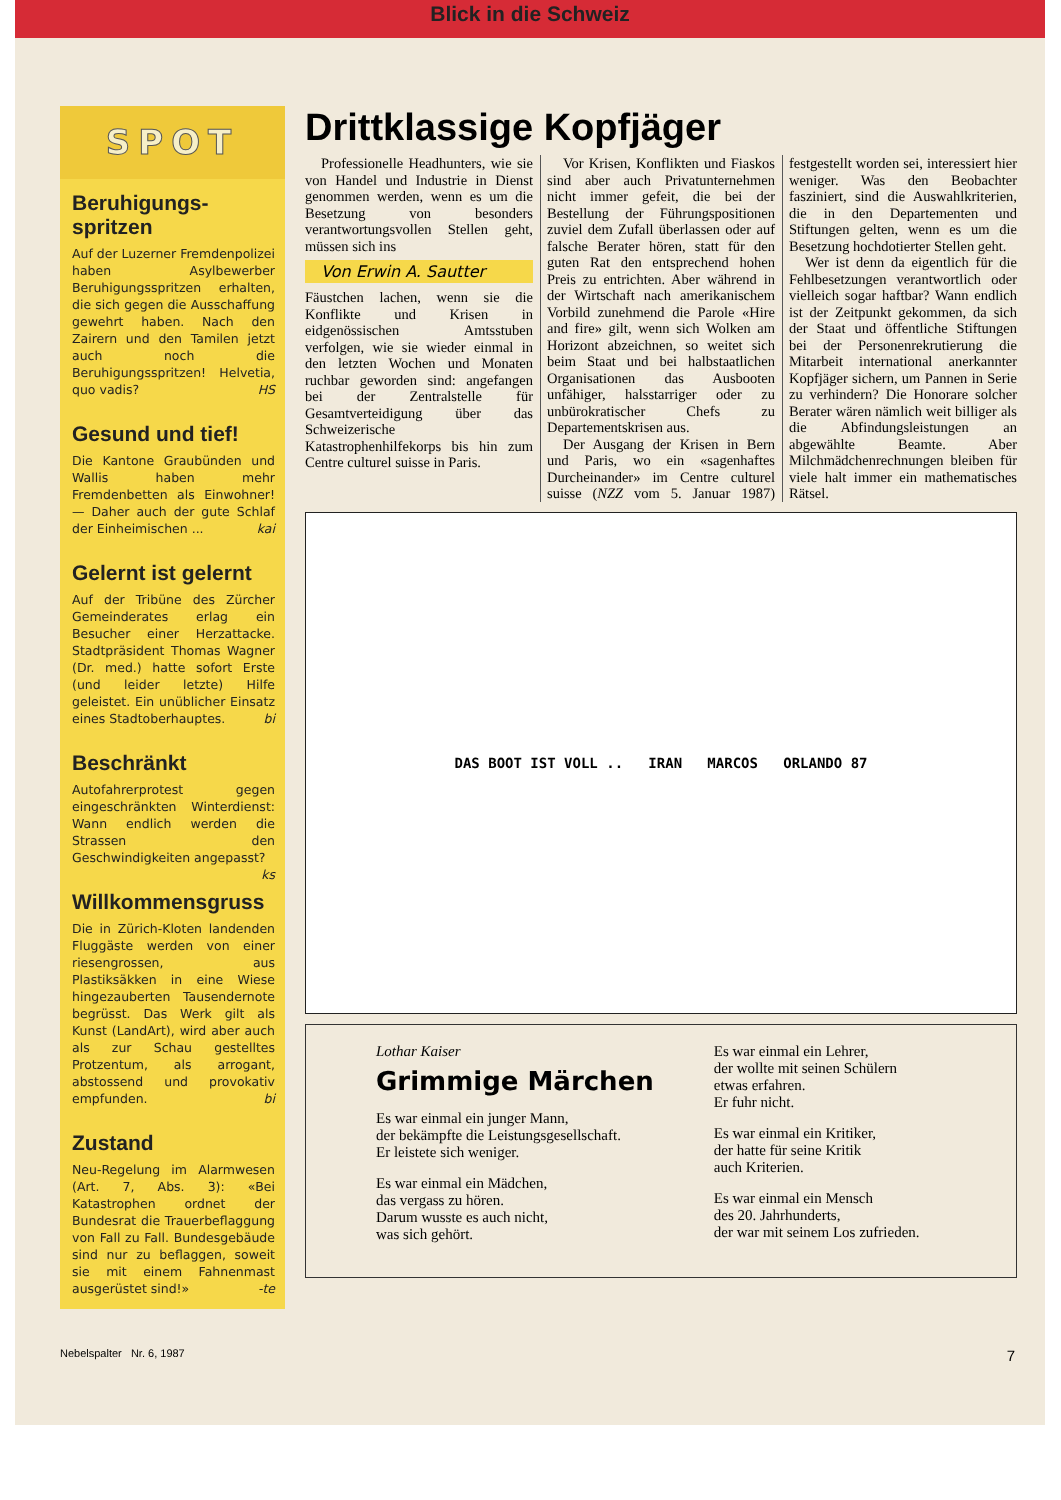Blick in die Schweiz
SPOT
Beruhigungs-
spritzen
Auf der Luzerner Fremdenpolizei haben Asylbewerber Beruhigungsspritzen erhalten, die sich gegen die Ausschaffung gewehrt haben. Nach den Zairern und den Tamilen jetzt auch noch die Beruhigungsspritzen! Helvetia, quo vadis? HS
Gesund und tief!
Die Kantone Graubünden und Wallis haben mehr Fremdenbetten als Einwohner! — Daher auch der gute Schlaf der Einheimischen ... kai
Gelernt ist gelernt
Auf der Tribüne des Zürcher Gemeinderates erlag ein Besucher einer Herzattacke. Stadtpräsident Thomas Wagner (Dr. med.) hatte sofort Erste (und leider letzte) Hilfe geleistet. Ein unüblicher Einsatz eines Stadtoberhauptes. bi
Beschränkt
Autofahrerprotest gegen eingeschränkten Winterdienst: Wann endlich werden die Strassen den Geschwindigkeiten angepasst? ks
Willkommensgruss
Die in Zürich-Kloten landenden Fluggäste werden von einer riesengrossen, aus Plastiksäkken in eine Wiese hingezauberten Tausendernote begrüsst. Das Werk gilt als Kunst (LandArt), wird aber auch als zur Schau gestelltes Protzentum, als arrogant, abstossend und provokativ empfunden. bi
Zustand
Neu-Regelung im Alarmwesen (Art. 7, Abs. 3): «Bei Katastrophen ordnet der Bundesrat die Trauerbeflaggung von Fall zu Fall. Bundesgebäude sind nur zu beflaggen, soweit sie mit einem Fahnenmast ausgerüstet sind!» -te
Drittklassige Kopfjäger
Professionelle Headhunters, wie sie von Handel und Industrie in Dienst genommen werden, wenn es um die Besetzung von besonders verantwortungsvollen Stellen geht, müssen sich ins
Von Erwin A. Sautter
Fäustchen lachen, wenn sie die Konflikte und Krisen in eidgenössischen Amtsstuben verfolgen, wie sie wieder einmal in den letzten Wochen und Monaten ruchbar geworden sind: angefangen bei der Zentralstelle für Gesamtverteidigung über das Schweizerische Katastrophenhilfekorps bis hin zum Centre culturel suisse in Paris.
Vor Krisen, Konflikten und Fiaskos sind aber auch Privatunternehmen nicht immer gefeit, die bei der Bestellung der Führungspositionen zuviel dem Zufall überlassen oder auf falsche Berater hören, statt für den guten Rat den entsprechend hohen Preis zu entrichten. Aber während in der Wirtschaft nach amerikanischem Vorbild zunehmend die Parole «Hire and fire» gilt, wenn sich Wolken am Horizont abzeichnen, so weitet sich beim Staat und bei halbstaatlichen Organisationen das Ausbooten unfähiger, halsstarriger oder zu unbürokratischer Chefs zu Departementskrisen aus.
Der Ausgang der Krisen in Bern und Paris, wo ein «sagenhaftes Durcheinander» im Centre culturel suisse (NZZ vom 5. Januar 1987) festgestellt worden sei, interessiert hier weniger. Was den Beobachter fasziniert, sind die Auswahlkriterien, die in den Departementen und Stiftungen gelten, wenn es um die Besetzung hochdotierter Stellen geht.
Wer ist denn da eigentlich für die Fehlbesetzungen verantwortlich oder vielleich sogar haftbar? Wann endlich ist der Zeitpunkt gekommen, da sich der Staat und öffentliche Stiftungen bei der Personenrekrutierung die Mitarbeit international anerkannter Kopfjäger sichern, um Pannen in Serie zu verhindern? Die Honorare solcher Berater wären nämlich weit billiger als die Abfindungsleistungen an abgewählte Beamte. Aber Milchmädchenrechnungen bleiben für viele halt immer ein mathematisches Rätsel.
DAS BOOT IST VOLL .. IRAN MARCOS ORLANDO 87
Lothar Kaiser
Grimmige Märchen
Es war einmal ein junger Mann,
der bekämpfte die Leistungsgesellschaft.
Er leistete sich weniger.
Es war einmal ein Mädchen,
das vergass zu hören.
Darum wusste es auch nicht,
was sich gehört.
Es war einmal ein Lehrer,
der wollte mit seinen Schülern
etwas erfahren.
Er fuhr nicht.
Es war einmal ein Kritiker,
der hatte für seine Kritik
auch Kriterien.
Es war einmal ein Mensch
des 20. Jahrhunderts,
der war mit seinem Los zufrieden.
Nebelspalter Nr. 6, 1987 7